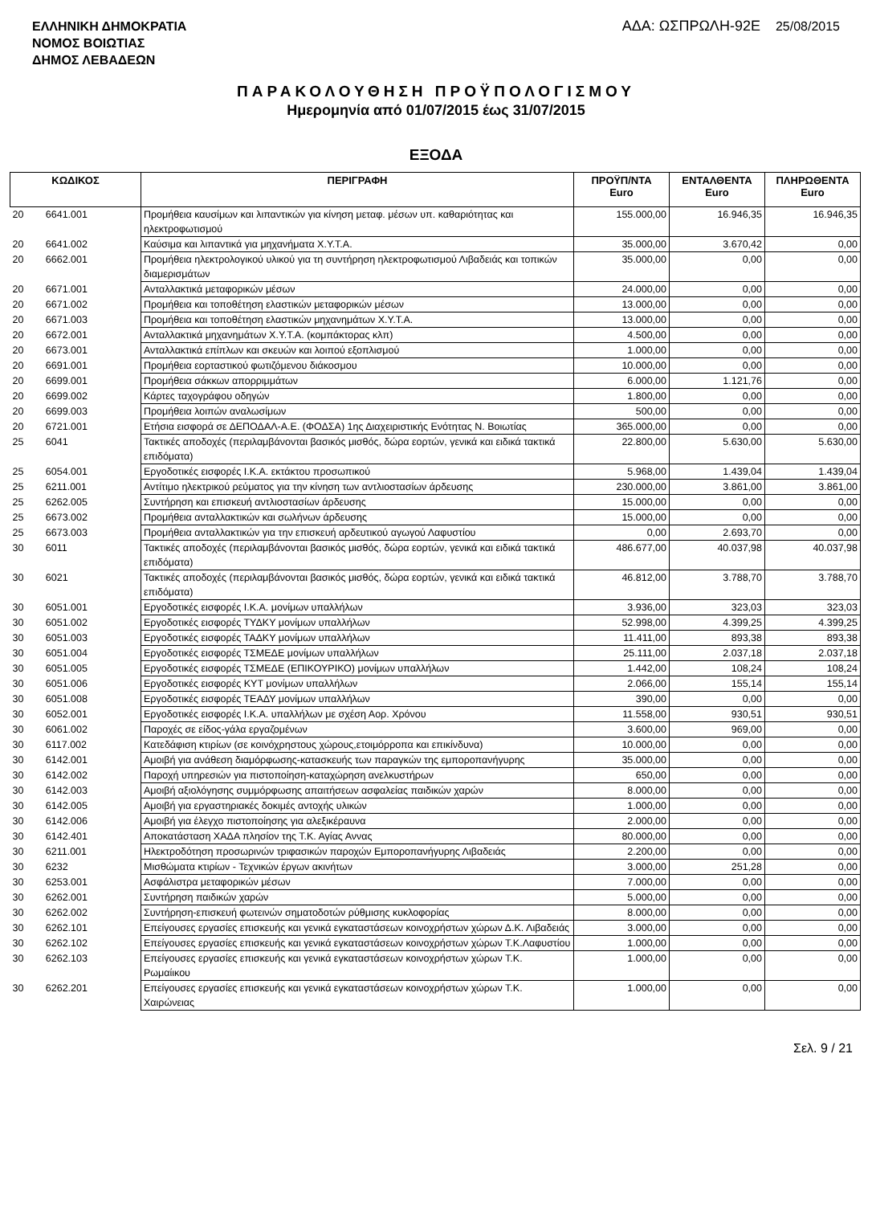ΕΛΛΗΝΙΚΗ ΔΗΜΟΚΡΑΤΙΑ
ΝΟΜΟΣ ΒΟΙΩΤΙΑΣ
ΔΗΜΟΣ ΛΕΒΑΔΕΩΝ
ΑΔΑ: ΩΣΠΡΩΛΗ-92Ε 25/08/2015
ΠΑΡΑΚΟΛΟΥΘΗΣΗ ΠΡΟΫΠΟΛΟΓΙΣΜΟΥ
Ημερομηνία από 01/07/2015 έως 31/07/2015
ΕΞΟΔΑ
| ΚΩΔΙΚΟΣ | | ΠΕΡΙΓΡΑΦΗ | ΠΡΟΫΠ/ΝΤΑ Euro | ΕΝΤΑΛΘΕΝΤΑ Euro | ΠΛΗΡΩΘΕΝΤΑ Euro |
| --- | --- | --- | --- | --- | --- |
| 20 | 6641.001 | Προμήθεια καυσίμων και λιπαντικών για κίνηση μεταφ. μέσων υπ. καθαριότητας και ηλεκτροφωτισμού | 155.000,00 | 16.946,35 | 16.946,35 |
| 20 | 6641.002 | Καύσιμα και λιπαντικά για μηχανήματα Χ.Υ.Τ.Α. | 35.000,00 | 3.670,42 | 0,00 |
| 20 | 6662.001 | Προμήθεια ηλεκτρολογικού υλικού για τη συντήρηση ηλεκτροφωτισμού Λιβαδειάς και τοπικών διαμερισμάτων | 35.000,00 | 0,00 | 0,00 |
| 20 | 6671.001 | Ανταλλακτικά μεταφορικών μέσων | 24.000,00 | 0,00 | 0,00 |
| 20 | 6671.002 | Προμήθεια και τοποθέτηση ελαστικών μεταφορικών μέσων | 13.000,00 | 0,00 | 0,00 |
| 20 | 6671.003 | Προμήθεια και τοποθέτηση ελαστικών μηχανημάτων Χ.Υ.Τ.Α. | 13.000,00 | 0,00 | 0,00 |
| 20 | 6672.001 | Ανταλλακτικά μηχανημάτων Χ.Υ.Τ.Α. (κομπάκτορας κλπ) | 4.500,00 | 0,00 | 0,00 |
| 20 | 6673.001 | Ανταλλακτικά επίπλων και σκευών και λοιπού εξοπλισμού | 1.000,00 | 0,00 | 0,00 |
| 20 | 6691.001 | Προμήθεια εορταστικού φωτιζόμενου διάκοσμου | 10.000,00 | 0,00 | 0,00 |
| 20 | 6699.001 | Προμήθεια σάκκων απορριμμάτων | 6.000,00 | 1.121,76 | 0,00 |
| 20 | 6699.002 | Κάρτες ταχογράφου οδηγών | 1.800,00 | 0,00 | 0,00 |
| 20 | 6699.003 | Προμήθεια λοιπών αναλωσίμων | 500,00 | 0,00 | 0,00 |
| 20 | 6721.001 | Ετήσια εισφορά σε ΔΕΠΟΔΑΛ-Α.Ε. (ΦΟΔΣΑ) 1ης Διαχειριστικής Ενότητας Ν. Βοιωτίας | 365.000,00 | 0,00 | 0,00 |
| 25 | 6041 | Τακτικές αποδοχές (περιλαμβάνονται βασικός μισθός, δώρα εορτών, γενικά και ειδικά τακτικά επιδόματα) | 22.800,00 | 5.630,00 | 5.630,00 |
| 25 | 6054.001 | Εργοδοτικές εισφορές Ι.Κ.Α. εκτάκτου προσωπικού | 5.968,00 | 1.439,04 | 1.439,04 |
| 25 | 6211.001 | Αντίτιμο ηλεκτρικού ρεύματος για την κίνηση των αντλιοστασίων άρδευσης | 230.000,00 | 3.861,00 | 3.861,00 |
| 25 | 6262.005 | Συντήρηση και επισκευή αντλιοστασίων άρδευσης | 15.000,00 | 0,00 | 0,00 |
| 25 | 6673.002 | Προμήθεια ανταλλακτικών και σωλήνων άρδευσης | 15.000,00 | 0,00 | 0,00 |
| 25 | 6673.003 | Προμήθεια ανταλλακτικών για την επισκευή αρδευτικού αγωγού Λαφυστίου | 0,00 | 2.693,70 | 0,00 |
| 30 | 6011 | Τακτικές αποδοχές (περιλαμβάνονται βασικός μισθός, δώρα εορτών, γενικά και ειδικά τακτικά επιδόματα) | 486.677,00 | 40.037,98 | 40.037,98 |
| 30 | 6021 | Τακτικές αποδοχές (περιλαμβάνονται βασικός μισθός, δώρα εορτών, γενικά και ειδικά τακτικά επιδόματα) | 46.812,00 | 3.788,70 | 3.788,70 |
| 30 | 6051.001 | Εργοδοτικές εισφορές Ι.Κ.Α. μονίμων υπαλλήλων | 3.936,00 | 323,03 | 323,03 |
| 30 | 6051.002 | Εργοδοτικές εισφορές ΤΥΔΚΥ μονίμων υπαλλήλων | 52.998,00 | 4.399,25 | 4.399,25 |
| 30 | 6051.003 | Εργοδοτικές εισφορές ΤΑΔΚΥ μονίμων υπαλλήλων | 11.411,00 | 893,38 | 893,38 |
| 30 | 6051.004 | Εργοδοτικές εισφορές ΤΣΜΕΔΕ μονίμων υπαλλήλων | 25.111,00 | 2.037,18 | 2.037,18 |
| 30 | 6051.005 | Εργοδοτικές εισφορές ΤΣΜΕΔΕ (ΕΠΙΚΟΥΡΙΚΟ) μονίμων υπαλλήλων | 1.442,00 | 108,24 | 108,24 |
| 30 | 6051.006 | Εργοδοτικές εισφορές ΚΥΤ μονίμων υπαλλήλων | 2.066,00 | 155,14 | 155,14 |
| 30 | 6051.008 | Εργοδοτικές εισφορές ΤΕΑΔΥ μονίμων υπαλλήλων | 390,00 | 0,00 | 0,00 |
| 30 | 6052.001 | Εργοδοτικές εισφορές Ι.Κ.Α. υπαλλήλων με σχέση Αορ. Χρόνου | 11.558,00 | 930,51 | 930,51 |
| 30 | 6061.002 | Παροχές σε είδος-γάλα εργαζομένων | 3.600,00 | 969,00 | 0,00 |
| 30 | 6117.002 | Κατεδάφιση κτιρίων (σε κοινόχρηστους χώρους,ετοιμόρροπα και επικίνδυνα) | 10.000,00 | 0,00 | 0,00 |
| 30 | 6142.001 | Αμοιβή για ανάθεση διαμόρφωσης-κατασκευής των παραγκών της εμποροπανήγυρης | 35.000,00 | 0,00 | 0,00 |
| 30 | 6142.002 | Παροχή υπηρεσιών για πιστοποίηση-καταχώρηση ανελκυστήρων | 650,00 | 0,00 | 0,00 |
| 30 | 6142.003 | Αμοιβή αξιολόγησης συμμόρφωσης απαιτήσεων ασφαλείας παιδικών χαρών | 8.000,00 | 0,00 | 0,00 |
| 30 | 6142.005 | Αμοιβή για εργαστηριακές δοκιμές αντοχής υλικών | 1.000,00 | 0,00 | 0,00 |
| 30 | 6142.006 | Αμοιβή για έλεγχο πιστοποίησης για αλεξικέραυνα | 2.000,00 | 0,00 | 0,00 |
| 30 | 6142.401 | Αποκατάσταση ΧΑΔΑ πλησίον της Τ.Κ. Αγίας Αννας | 80.000,00 | 0,00 | 0,00 |
| 30 | 6211.001 | Ηλεκτροδότηση προσωρινών τριφασικών παροχών Εμποροπανήγυρης Λιβαδειάς | 2.200,00 | 0,00 | 0,00 |
| 30 | 6232 | Μισθώματα κτιρίων - Τεχνικών έργων ακινήτων | 3.000,00 | 251,28 | 0,00 |
| 30 | 6253.001 | Ασφάλιστρα μεταφορικών μέσων | 7.000,00 | 0,00 | 0,00 |
| 30 | 6262.001 | Συντήρηση παιδικών χαρών | 5.000,00 | 0,00 | 0,00 |
| 30 | 6262.002 | Συντήρηση-επισκευή φωτεινών σηματοδοτών ρύθμισης κυκλοφορίας | 8.000,00 | 0,00 | 0,00 |
| 30 | 6262.101 | Επείγουσες εργασίες επισκευής και γενικά εγκαταστάσεων κοινοχρήστων χώρων Δ.Κ. Λιβαδειάς | 3.000,00 | 0,00 | 0,00 |
| 30 | 6262.102 | Επείγουσες εργασίες επισκευής και γενικά εγκαταστάσεων κοινοχρήστων χώρων Τ.Κ.Λαφυστίου | 1.000,00 | 0,00 | 0,00 |
| 30 | 6262.103 | Επείγουσες εργασίες επισκευής και γενικά εγκαταστάσεων κοινοχρήστων χώρων Τ.Κ. Ρωμαίικου | 1.000,00 | 0,00 | 0,00 |
| 30 | 6262.201 | Επείγουσες εργασίες επισκευής και γενικά εγκαταστάσεων κοινοχρήστων χώρων Τ.Κ. Χαιρώνειας | 1.000,00 | 0,00 | 0,00 |
Σελ. 9 / 21